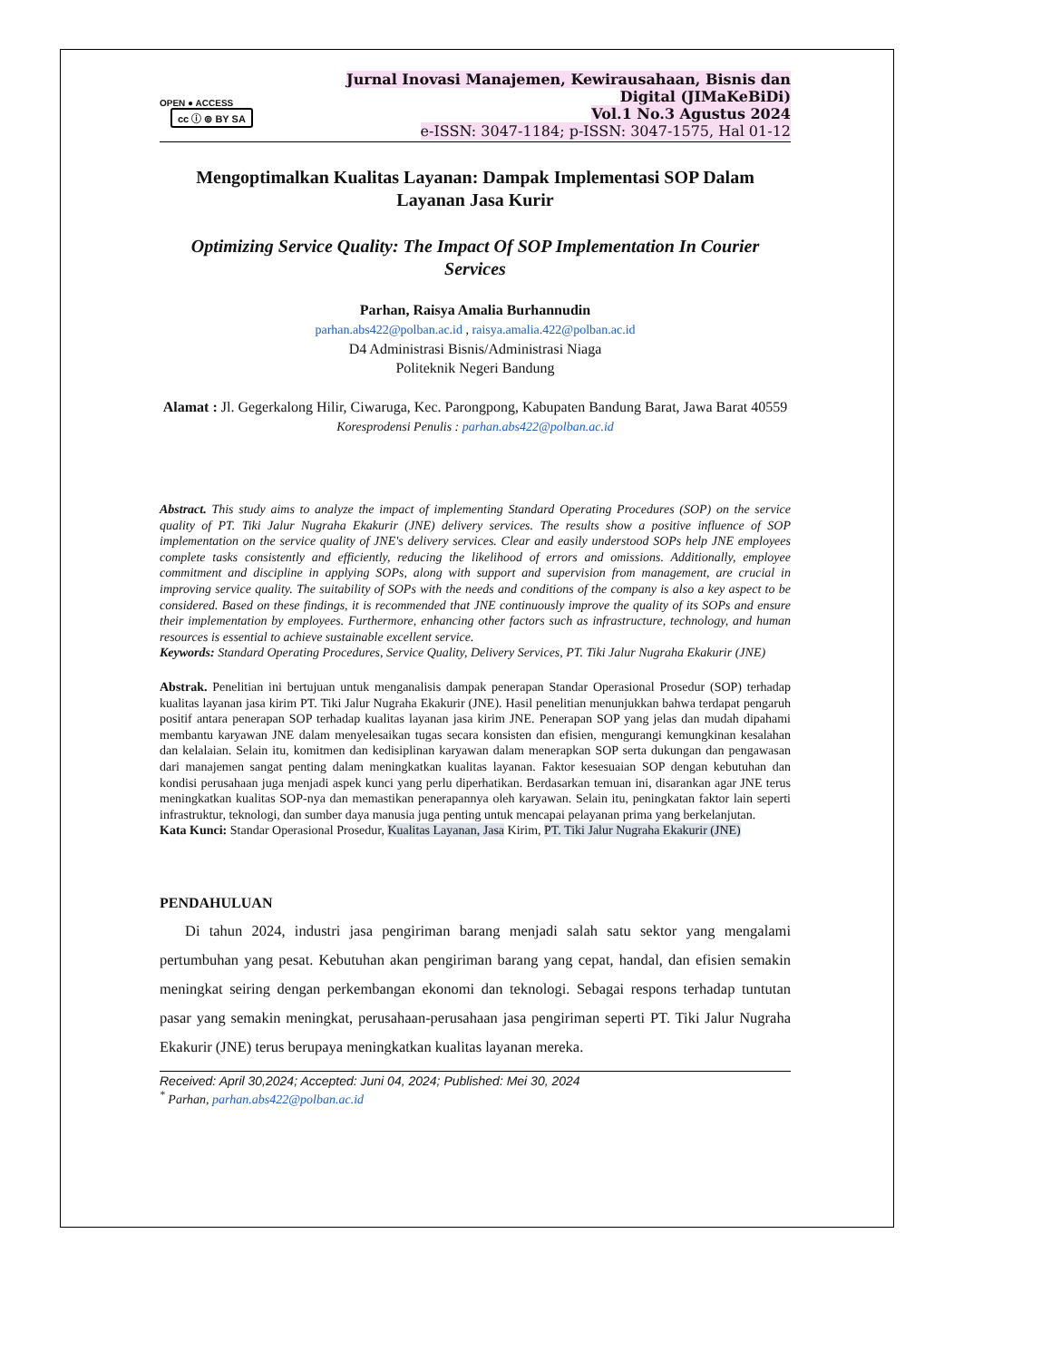OPEN ● ACCESS cc ⓘ ⊚ BY SA
Jurnal Inovasi Manajemen, Kewirausahaan, Bisnis dan Digital (JIMaKeBiDi)
Vol.1 No.3 Agustus 2024
e-ISSN: 3047-1184; p-ISSN: 3047-1575, Hal 01-12
Mengoptimalkan Kualitas Layanan: Dampak Implementasi SOP Dalam Layanan Jasa Kurir
Optimizing Service Quality: The Impact Of SOP Implementation In Courier Services
Parhan, Raisya Amalia Burhannudin
parhan.abs422@polban.ac.id , raisya.amalia.422@polban.ac.id
D4 Administrasi Bisnis/Administrasi Niaga
Politeknik Negeri Bandung
Alamat : Jl. Gegerkalong Hilir, Ciwaruga, Kec. Parongpong, Kabupaten Bandung Barat, Jawa Barat 40559
Koresprodensi Penulis : parhan.abs422@polban.ac.id
Abstract. This study aims to analyze the impact of implementing Standard Operating Procedures (SOP) on the service quality of PT. Tiki Jalur Nugraha Ekakurir (JNE) delivery services. The results show a positive influence of SOP implementation on the service quality of JNE's delivery services. Clear and easily understood SOPs help JNE employees complete tasks consistently and efficiently, reducing the likelihood of errors and omissions. Additionally, employee commitment and discipline in applying SOPs, along with support and supervision from management, are crucial in improving service quality. The suitability of SOPs with the needs and conditions of the company is also a key aspect to be considered. Based on these findings, it is recommended that JNE continuously improve the quality of its SOPs and ensure their implementation by employees. Furthermore, enhancing other factors such as infrastructure, technology, and human resources is essential to achieve sustainable excellent service.
Keywords: Standard Operating Procedures, Service Quality, Delivery Services, PT. Tiki Jalur Nugraha Ekakurir (JNE)
Abstrak. Penelitian ini bertujuan untuk menganalisis dampak penerapan Standar Operasional Prosedur (SOP) terhadap kualitas layanan jasa kirim PT. Tiki Jalur Nugraha Ekakurir (JNE). Hasil penelitian menunjukkan bahwa terdapat pengaruh positif antara penerapan SOP terhadap kualitas layanan jasa kirim JNE. Penerapan SOP yang jelas dan mudah dipahami membantu karyawan JNE dalam menyelesaikan tugas secara konsisten dan efisien, mengurangi kemungkinan kesalahan dan kelalaian. Selain itu, komitmen dan kedisiplinan karyawan dalam menerapkan SOP serta dukungan dan pengawasan dari manajemen sangat penting dalam meningkatkan kualitas layanan. Faktor kesesuaian SOP dengan kebutuhan dan kondisi perusahaan juga menjadi aspek kunci yang perlu diperhatikan. Berdasarkan temuan ini, disarankan agar JNE terus meningkatkan kualitas SOP-nya dan memastikan penerapannya oleh karyawan. Selain itu, peningkatan faktor lain seperti infrastruktur, teknologi, dan sumber daya manusia juga penting untuk mencapai pelayanan prima yang berkelanjutan.
Kata Kunci: Standar Operasional Prosedur, Kualitas Layanan, Jasa Kirim, PT. Tiki Jalur Nugraha Ekakurir (JNE)
PENDAHULUAN
Di tahun 2024, industri jasa pengiriman barang menjadi salah satu sektor yang mengalami pertumbuhan yang pesat. Kebutuhan akan pengiriman barang yang cepat, handal, dan efisien semakin meningkat seiring dengan perkembangan ekonomi dan teknologi. Sebagai respons terhadap tuntutan pasar yang semakin meningkat, perusahaan-perusahaan jasa pengiriman seperti PT. Tiki Jalur Nugraha Ekakurir (JNE) terus berupaya meningkatkan kualitas layanan mereka.
Received: April 30,2024; Accepted: Juni 04, 2024; Published: Mei 30, 2024
<sup>*</sup> Parhan, parhan.abs422@polban.ac.id